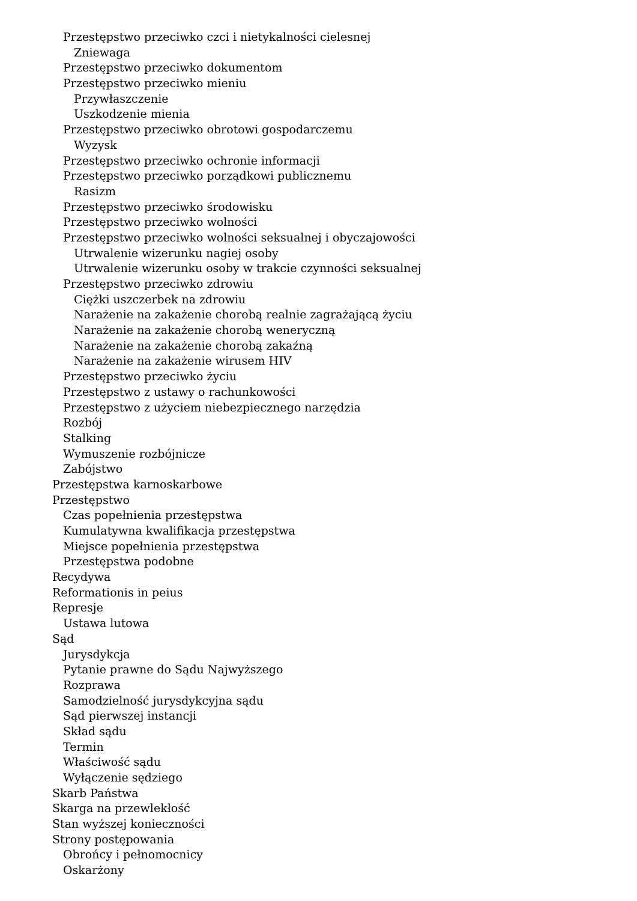Przestępstwo przeciwko czci i nietykalności cielesnej
Zniewaga
Przestępstwo przeciwko dokumentom
Przestępstwo przeciwko mieniu
Przywłaszczenie
Uszkodzenie mienia
Przestępstwo przeciwko obrotowi gospodarczemu
Wyzysk
Przestępstwo przeciwko ochronie informacji
Przestępstwo przeciwko porządkowi publicznemu
Rasizm
Przestępstwo przeciwko środowisku
Przestępstwo przeciwko wolności
Przestępstwo przeciwko wolności seksualnej i obyczajowości
Utrwalenie wizerunku nagiej osoby
Utrwalenie wizerunku osoby w trakcie czynności seksualnej
Przestępstwo przeciwko zdrowiu
Ciężki uszczerbek na zdrowiu
Narażenie na zakażenie chorobą realnie zagrażającą życiu
Narażenie na zakażenie chorobą weneryczną
Narażenie na zakażenie chorobą zakaźną
Narażenie na zakażenie wirusem HIV
Przestępstwo przeciwko życiu
Przestępstwo z ustawy o rachunkowości
Przestępstwo z użyciem niebezpiecznego narzędzia
Rozbój
Stalking
Wymuszenie rozbójnicze
Zabójstwo
Przestępstwa karnoskarbowe
Przestępstwo
Czas popełnienia przestępstwa
Kumulatywna kwalifikacja przestępstwa
Miejsce popełnienia przestępstwa
Przestępstwa podobne
Recydywa
Reformationis in peius
Represje
Ustawa lutowa
Sąd
Jurysdykcja
Pytanie prawne do Sądu Najwyższego
Rozprawa
Samodzielność jurysdykcyjna sądu
Sąd pierwszej instancji
Skład sądu
Termin
Właściwość sądu
Wyłączenie sędziego
Skarb Państwa
Skarga na przewlekłość
Stan wyższej konieczności
Strony postępowania
Obrońcy i pełnomocnicy
Oskarżony